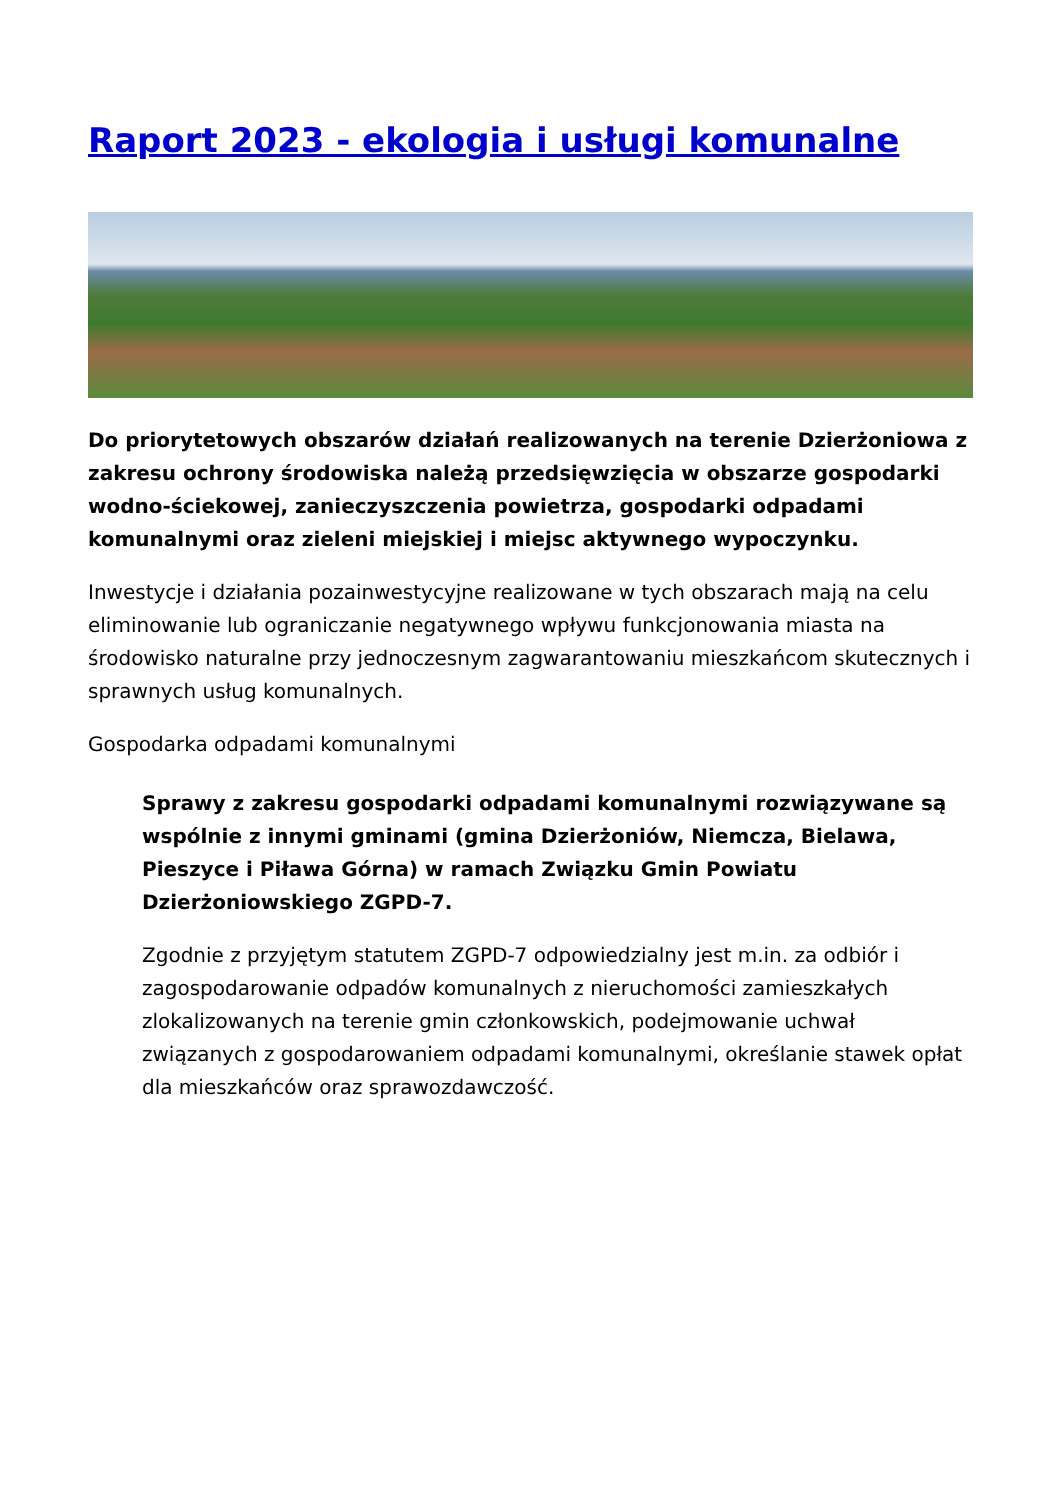Raport 2023 - ekologia i usługi komunalne
Do priorytetowych obszarów działań realizowanych na terenie Dzierżoniowa z zakresu ochrony środowiska należą przedsięwzięcia w obszarze gospodarki wodno-ściekowej, zanieczyszczenia powietrza, gospodarki odpadami komunalnymi oraz zieleni miejskiej i miejsc aktywnego wypoczynku.
Inwestycje i działania pozainwestycyjne realizowane w tych obszarach mają na celu eliminowanie lub ograniczanie negatywnego wpływu funkcjonowania miasta na środowisko naturalne przy jednoczesnym zagwarantowaniu mieszkańcom skutecznych i sprawnych usług komunalnych.
Gospodarka odpadami komunalnymi
Sprawy z zakresu gospodarki odpadami komunalnymi rozwiązywane są wspólnie z innymi gminami (gmina Dzierżoniów, Niemcza, Bielawa, Pieszyce i Piława Górna) w ramach Związku Gmin Powiatu Dzierżoniowskiego ZGPD-7.
Zgodnie z przyjętym statutem ZGPD-7 odpowiedzialny jest m.in. za odbiór i zagospodarowanie odpadów komunalnych z nieruchomości zamieszkałych zlokalizowanych na terenie gmin członkowskich, podejmowanie uchwał związanych z gospodarowaniem odpadami komunalnymi, określanie stawek opłat dla mieszkańców oraz sprawozdawczość.